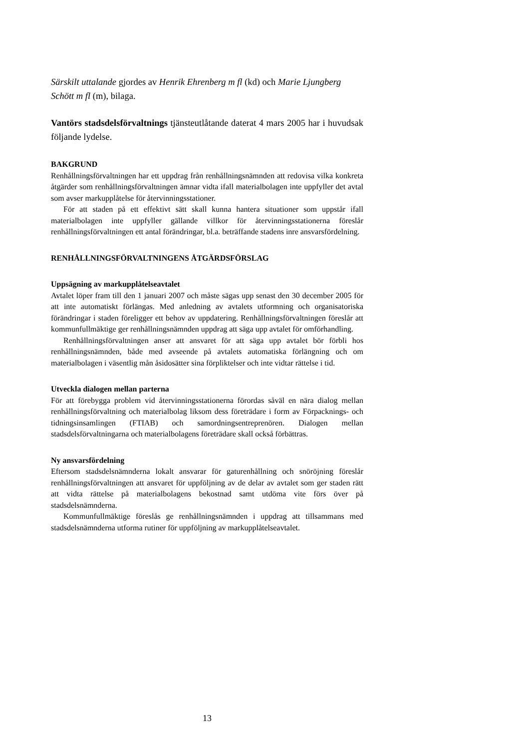Särskilt uttalande gjordes av Henrik Ehrenberg m fl (kd) och Marie Ljungberg Schött m fl (m), bilaga.
Vantörs stadsdelsförvaltnings tjänsteutlåtande daterat 4 mars 2005 har i huvudsak följande lydelse.
BAKGRUND
Renhållningsförvaltningen har ett uppdrag från renhållningsnämnden att redovisa vilka konkreta åtgärder som renhållningsförvaltningen ämnar vidta ifall materialbolagen inte uppfyller det avtal som avser markupplåtelse för återvinningsstationer.
För att staden på ett effektivt sätt skall kunna hantera situationer som uppstår ifall materialbolagen inte uppfyller gällande villkor för återvinningsstationerna föreslår renhållningsförvaltningen ett antal förändringar, bl.a. beträffande stadens inre ansvarsfördelning.
RENHÅLLNINGSFÖRVALTNINGENS ÅTGÄRDSFÖRSLAG
Uppsägning av markupplåtelseavtalet
Avtalet löper fram till den 1 januari 2007 och måste sägas upp senast den 30 december 2005 för att inte automatiskt förlängas. Med anledning av avtalets utformning och organisatoriska förändringar i staden föreligger ett behov av uppdatering. Renhållningsförvaltningen föreslår att kommunfullmäktige ger renhållningsnämnden uppdrag att säga upp avtalet för omförhandling.
Renhållningsförvaltningen anser att ansvaret för att säga upp avtalet bör förbli hos renhållningsnämnden, både med avseende på avtalets automatiska förlängning och om materialbolagen i väsentlig mån åsidosätter sina förpliktelser och inte vidtar rättelse i tid.
Utveckla dialogen mellan parterna
För att förebygga problem vid återvinningsstationerna förordas såväl en nära dialog mellan renhållningsförvaltning och materialbolag liksom dess företrädare i form av Förpacknings- och tidningsinsamlingen (FTIAB) och samordningsentreprenören. Dialogen mellan stadsdelsförvaltningarna och materialbolagens företrädare skall också förbättras.
Ny ansvarsfördelning
Eftersom stadsdelsnämnderna lokalt ansvarar för gaturenhållning och snöröjning föreslår renhållningsförvaltningen att ansvaret för uppföljning av de delar av avtalet som ger staden rätt att vidta rättelse på materialbolagens bekostnad samt utdöma vite förs över på stadsdelsnämnderna.
Kommunfullmäktige föreslås ge renhållningsnämnden i uppdrag att tillsammans med stadsdelsnämnderna utforma rutiner för uppföljning av markupplåtelseavtalet.
13